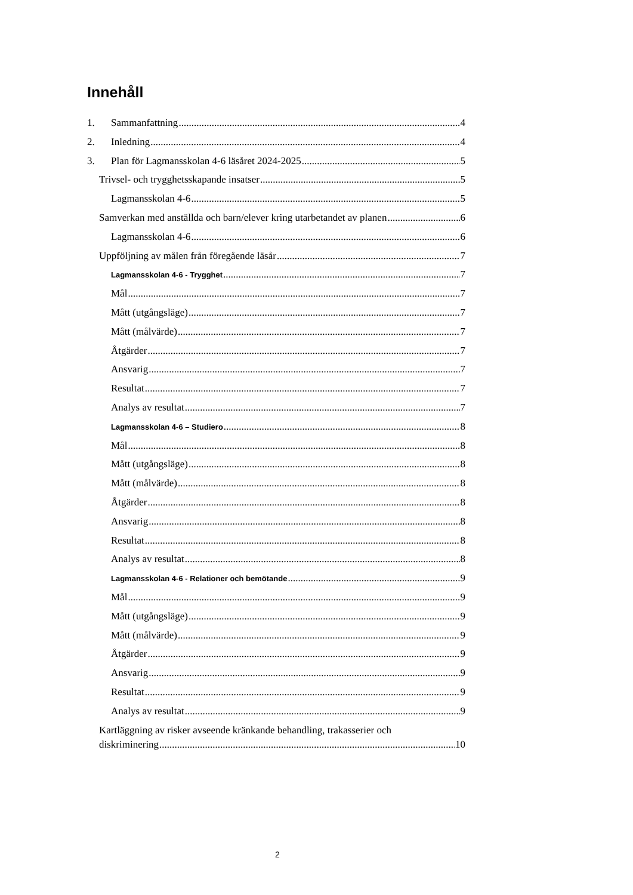Innehåll
1. Sammanfattning 4
2. Inledning 4
3. Plan för Lagmansskolan 4-6 läsåret 2024-2025 5
Trivsel- och trygghetsskapande insatser 5
Lagmansskolan 4-6 5
Samverkan med anställda och barn/elever kring utarbetandet av planen 6
Lagmansskolan 4-6 6
Uppföljning av målen från föregående läsår 7
Lagmansskolan 4-6 - Trygghet 7
Mål 7
Mått (utgångsläge) 7
Mått (målvärde) 7
Åtgärder 7
Ansvarig 7
Resultat 7
Analys av resultat 7
Lagmansskolan 4-6 – Studiero 8
Mål 8
Mått (utgångsläge) 8
Mått (målvärde) 8
Åtgärder 8
Ansvarig 8
Resultat 8
Analys av resultat 8
Lagmansskolan 4-6 - Relationer och bemötande 9
Mål 9
Mått (utgångsläge) 9
Mått (målvärde) 9
Åtgärder 9
Ansvarig 9
Resultat 9
Analys av resultat 9
Kartläggning av risker avseende kränkande behandling, trakasserier och
diskriminering 10
2